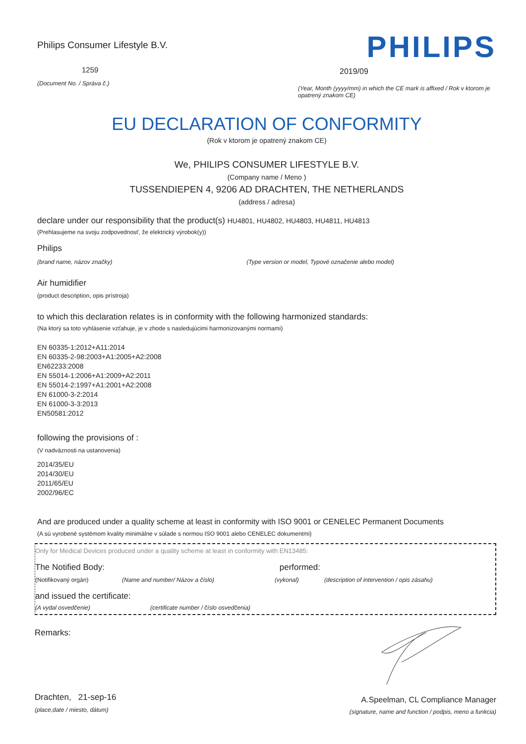Philips Consumer Lifestyle B.V.
1259
(Document No. / Správa č.)
PHILIPS
2019/09
(Year, Month (yyyy/mm) in which the CE mark is affixed / Rok v ktorom je opatrený znakom CE)
EU DECLARATION OF CONFORMITY
(Rok v ktorom je opatrený znakom CE)
We, PHILIPS CONSUMER LIFESTYLE B.V.
(Company name / Meno )
TUSSENDIEPEN 4, 9206 AD DRACHTEN, THE NETHERLANDS
(address / adresa)
declare under our responsibility that the product(s) HU4801, HU4802, HU4803, HU4811, HU4813
(Prehlasujeme na svoju zodpovednosť, že elektrický výrobok(y))
Philips
(brand name, názov značky) (Type version or model, Typové označenie alebo model)
Air humidifier
(product description, opis prístroja)
to which this declaration relates is in conformity with the following harmonized standards:
(Na ktorý sa toto vyhlásenie vzťahuje, je v zhode s nasledujúcimi harmonizovanými normami)
EN 60335-1:2012+A11:2014
EN 60335-2-98:2003+A1:2005+A2:2008
EN62233:2008
EN 55014-1:2006+A1:2009+A2:2011
EN 55014-2:1997+A1:2001+A2:2008
EN 61000-3-2:2014
EN 61000-3-3:2013
EN50581:2012
following the provisions of :
(V nadväznosti na ustanovenia)
2014/35/EU
2014/30/EU
2011/65/EU
2002/96/EC
And are produced under a quality scheme at least in conformity with ISO 9001 or CENELEC Permanent Documents
(A sú vyrobené systémom kvality minimálne v súlade s normou ISO 9001 alebo CENELEC dokumentmi)
Only for Medical Devices produced under a quality scheme at least in conformity with EN13485:
The Notified Body: performed:
(Notifikovaný orgán) (Name and number/ Názov a číslo) (vykonal) (description of intervention / opis zásahu)
and issued the certificate:
(A vydal osvedčenie) (certificate number / číslo osvedčenia)
Remarks:
Drachten, 21-sep-16
(place,date / miesto, dátum)
A.Speelman, CL Compliance Manager
(signature, name and function / podpis, meno a funkcia)